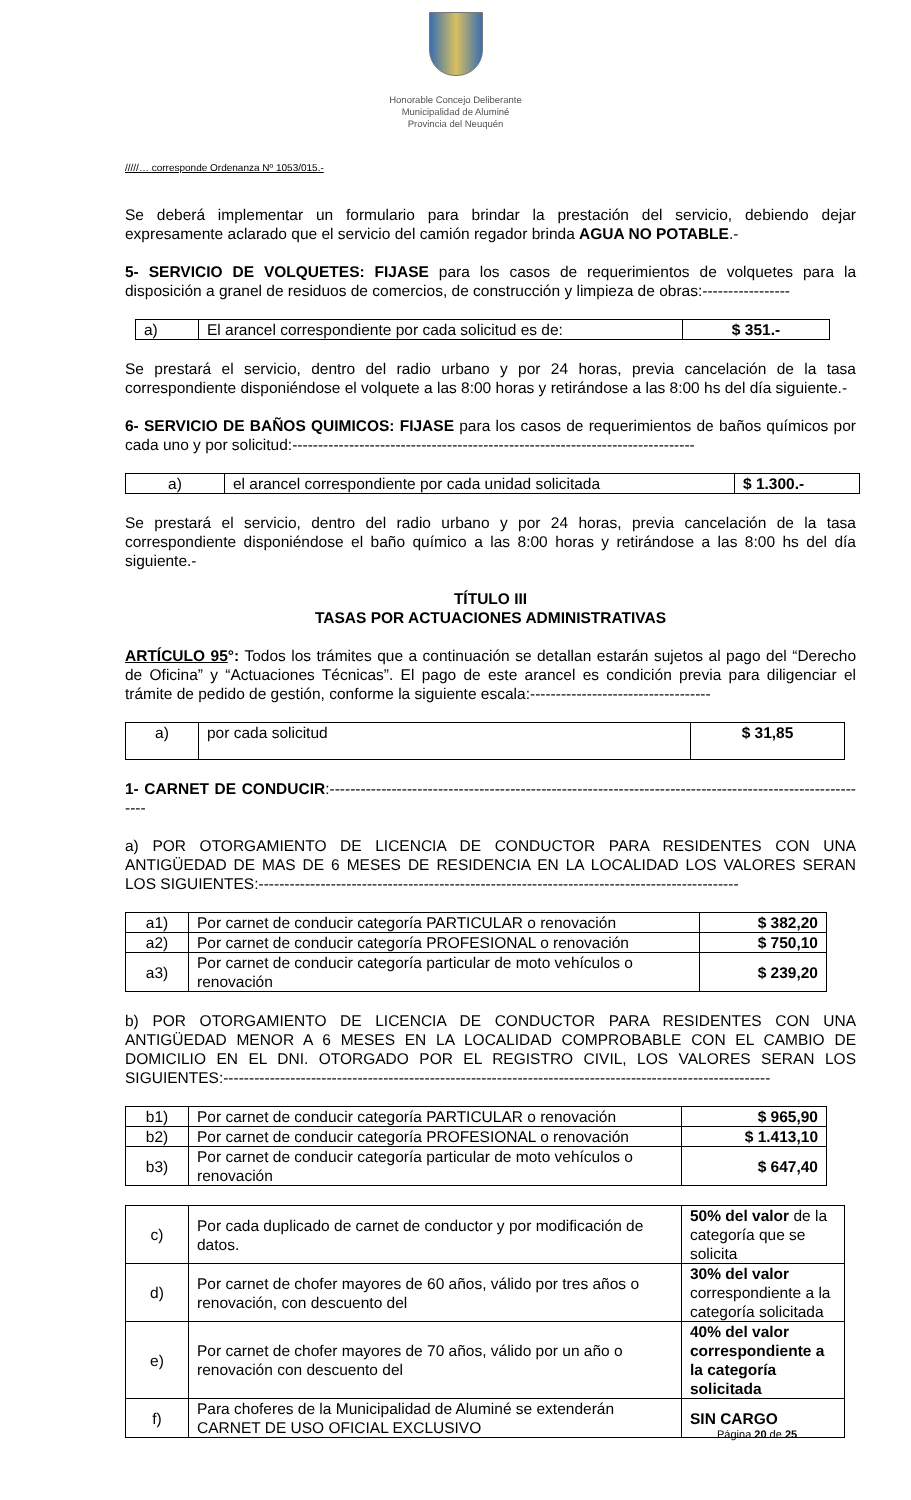Honorable Concejo Deliberante
Municipalidad de Aluminé
Provincia del Neuquén
/////… corresponde Ordenanza Nº 1053/015.-
Se deberá implementar un formulario para brindar la prestación del servicio, debiendo dejar expresamente aclarado que el servicio del camión regador brinda AGUA NO POTABLE.-
5- SERVICIO DE VOLQUETES: FIJASE para los casos de requerimientos de volquetes para la disposición a granel de residuos de comercios, de construcción y limpieza de obras:-----------------
| a) | El arancel correspondiente por cada solicitud es de: | $ 351.- |
Se prestará el servicio, dentro del radio urbano y por 24 horas, previa cancelación de la tasa correspondiente disponiéndose el volquete a las 8:00 horas y retirándose a las 8:00 hs del día siguiente.-
6- SERVICIO DE BAÑOS QUIMICOS: FIJASE para los casos de requerimientos de baños químicos por cada uno y por solicitud:------------------------------------------------------------------------------
| a) | el arancel correspondiente por cada unidad solicitada | $ 1.300.- |
Se prestará el servicio, dentro del radio urbano y por 24 horas, previa cancelación de la tasa correspondiente disponiéndose el baño químico a las 8:00 horas y retirándose a las 8:00 hs del día siguiente.-
TÍTULO III
TASAS POR ACTUACIONES ADMINISTRATIVAS
ARTÍCULO 95°: Todos los trámites que a continuación se detallan estarán sujetos al pago del “Derecho de Oficina” y “Actuaciones Técnicas”. El pago de este arancel es condición previa para diligenciar el trámite de pedido de gestión, conforme la siguiente escala:-----------------------------------
| a) | por cada solicitud | $ 31,85 |
1- CARNET DE CONDUCIR:----------------------------------------------------------------------------------------------------------
a) POR OTORGAMIENTO DE LICENCIA DE CONDUCTOR PARA RESIDENTES CON UNA ANTIGÜEDAD DE MAS DE 6 MESES DE RESIDENCIA EN LA LOCALIDAD LOS VALORES SERAN LOS SIGUIENTES:---------------------------------------------------------------------------------------------
| a1) | Por carnet de conducir categoría PARTICULAR o renovación | $ 382,20 |
| a2) | Por carnet de conducir categoría PROFESIONAL o renovación | $ 750,10 |
| a3) | Por carnet de conducir categoría particular de moto vehículos o renovación | $ 239,20 |
b) POR OTORGAMIENTO DE LICENCIA DE CONDUCTOR PARA RESIDENTES CON UNA ANTIGÜEDAD MENOR A 6 MESES EN LA LOCALIDAD COMPROBABLE CON EL CAMBIO DE DOMICILIO EN EL DNI. OTORGADO POR EL REGISTRO CIVIL, LOS VALORES SERAN LOS SIGUIENTES:----------------------------------------------------------------------------------------------------------
| b1) | Por carnet de conducir categoría PARTICULAR o renovación | $ 965,90 |
| b2) | Por carnet de conducir categoría PROFESIONAL o renovación | $ 1.413,10 |
| b3) | Por carnet de conducir categoría particular de moto vehículos o renovación | $ 647,40 |
| c) | Por cada duplicado de carnet de conductor y por modificación de datos. | 50% del valor de la categoría que se solicita |
| d) | Por carnet de chofer mayores de 60 años, válido por tres años o renovación, con descuento del | 30% del valor correspondiente a la categoría solicitada |
| e) | Por carnet de chofer mayores de 70 años, válido por un año o renovación con descuento del | 40% del valor correspondiente a la categoría solicitada |
| f) | Para choferes de la Municipalidad de Aluminé se extenderán CARNET DE USO OFICIAL EXCLUSIVO | SIN CARGO |
Página 20 de 25